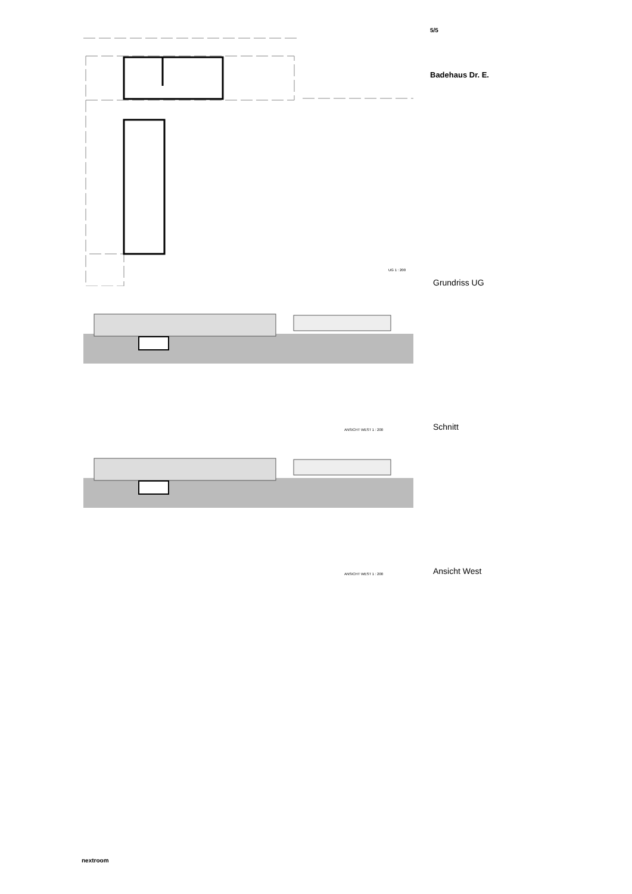5/5
Badehaus Dr. E.
Grundriss UG
Schnitt
Ansicht West
UG 1 : 200
ANSICHT WEST 1 : 200
ANSICHT WEST 1 : 200
nextroom